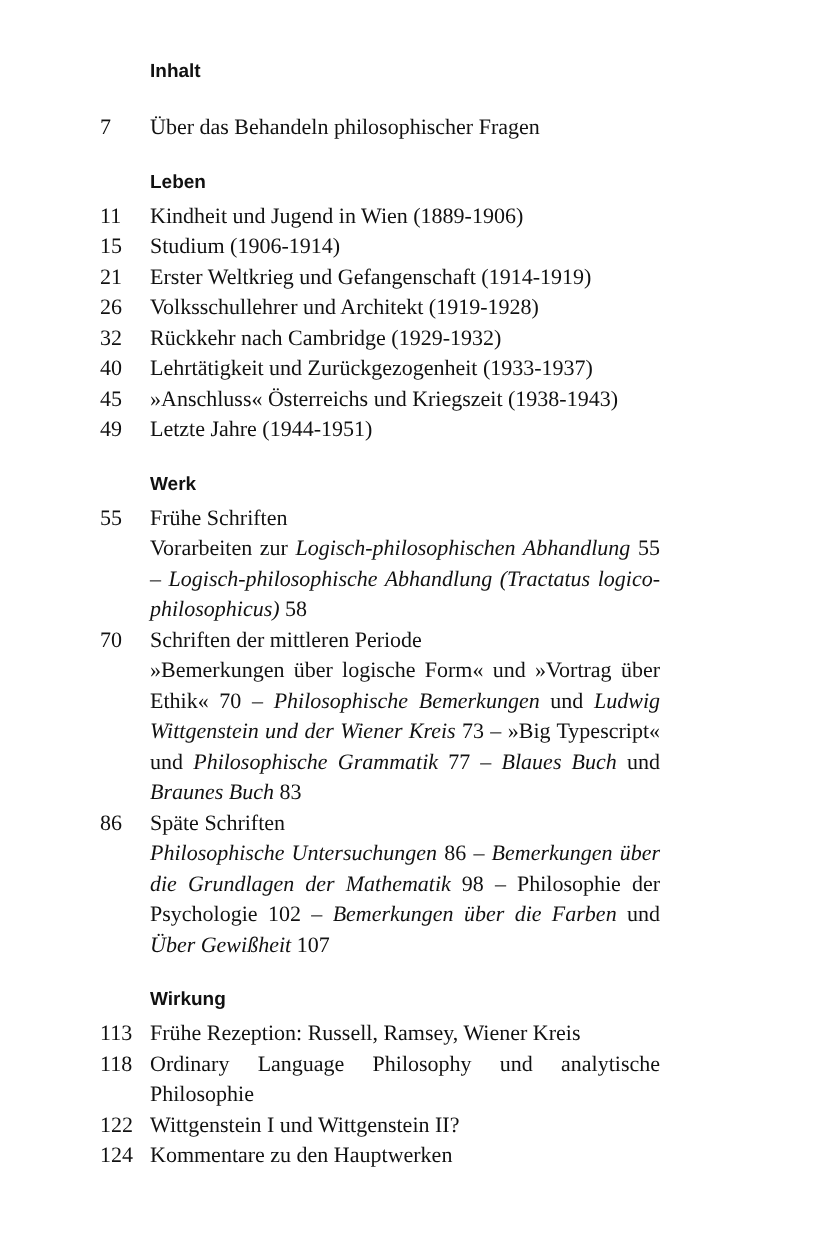Inhalt
7 Über das Behandeln philosophischer Fragen
Leben
11 Kindheit und Jugend in Wien (1889-1906)
15 Studium (1906-1914)
21 Erster Weltkrieg und Gefangenschaft (1914-1919)
26 Volksschullehrer und Architekt (1919-1928)
32 Rückkehr nach Cambridge (1929-1932)
40 Lehrtätigkeit und Zurückgezogenheit (1933-1937)
45 »Anschluss« Österreichs und Kriegszeit (1938-1943)
49 Letzte Jahre (1944-1951)
Werk
55 Frühe Schriften
Vorarbeiten zur Logisch-philosophischen Abhandlung 55 – Logisch-philosophische Abhandlung (Tractatus logico-philosophicus) 58
70 Schriften der mittleren Periode
»Bemerkungen über logische Form« und »Vortrag über Ethik« 70 – Philosophische Bemerkungen und Ludwig Wittgenstein und der Wiener Kreis 73 – »Big Typescript« und Philosophische Grammatik 77 – Blaues Buch und Braunes Buch 83
86 Späte Schriften
Philosophische Untersuchungen 86 – Bemerkungen über die Grundlagen der Mathematik 98 – Philosophie der Psychologie 102 – Bemerkungen über die Farben und Über Gewißheit 107
Wirkung
113 Frühe Rezeption: Russell, Ramsey, Wiener Kreis
118 Ordinary Language Philosophy und analytische Philosophie
122 Wittgenstein I und Wittgenstein II?
124 Kommentare zu den Hauptwerken